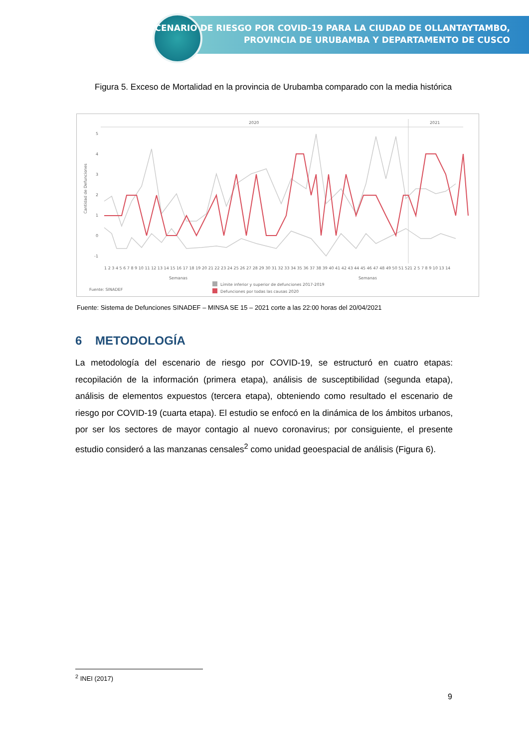ESCENARIO DE RIESGO POR COVID-19 PARA LA CIUDAD DE OLLANTAYTAMBO,
PROVINCIA DE URUBAMBA Y DEPARTAMENTO DE CUSCO
Figura 5. Exceso de Mortalidad en la provincia de Urubamba comparado con la media histórica
2020
2021
5
4
3
2
1
0
-1
Cantidad de Defunciones
1 2 3 4 5 6 7 8 9 10 11 12 13 14 15 16 17 18 19 20 21 22 23 24 25 26 27 28 29 30 31 32 33 34 35 36 37 38 39 40 41 42 43 44 45 46 47 48 49 50 51 52
1 2 5 7 8 9 10 13 14
Semanas
Semanas
Fuente: SINADEF
Límite inferior y superior de defunciones 2017-2019
Defunciones por todas las causas 2020
Fuente: Sistema de Defunciones SINADEF – MINSA SE 15 – 2021 corte a las 22:00 horas del 20/04/2021
6 METODOLOGÍA
La metodología del escenario de riesgo por COVID-19, se estructuró en cuatro etapas: recopilación de la información (primera etapa), análisis de susceptibilidad (segunda etapa), análisis de elementos expuestos (tercera etapa), obteniendo como resultado el escenario de riesgo por COVID-19 (cuarta etapa). El estudio se enfocó en la dinámica de los ámbitos urbanos, por ser los sectores de mayor contagio al nuevo coronavirus; por consiguiente, el presente estudio consideró a las manzanas censales<sup>2</sup> como unidad geoespacial de análisis (Figura 6).
<sup>2</sup> INEI (2017)
9